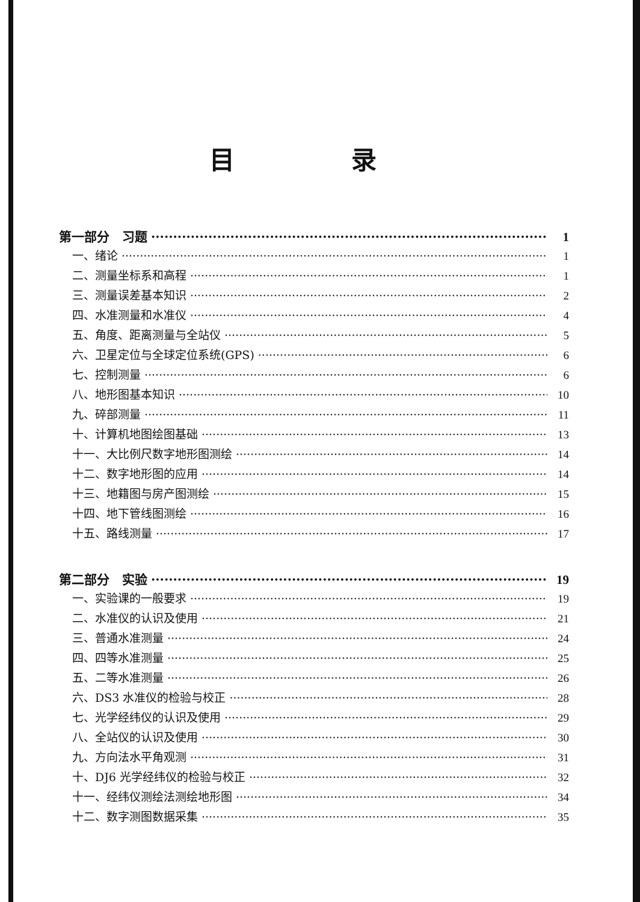目 录
第一部分　习题 1
一、绪论 1
二、测量坐标系和高程 1
三、测量误差基本知识 2
四、水准测量和水准仪 4
五、角度、距离测量与全站仪 5
六、卫星定位与全球定位系统(GPS) 6
七、控制测量 6
八、地形图基本知识 10
九、碎部测量 11
十、计算机地图绘图基础 13
十一、大比例尺数字地形图测绘 14
十二、数字地形图的应用 14
十三、地籍图与房产图测绘 15
十四、地下管线图测绘 16
十五、路线测量 17
第二部分　实验 19
一、实验课的一般要求 19
二、水准仪的认识及使用 21
三、普通水准测量 24
四、四等水准测量 25
五、二等水准测量 26
六、DS3 水准仪的检验与校正 28
七、光学经纬仪的认识及使用 29
八、全站仪的认识及使用 30
九、方向法水平角观测 31
十、DJ6 光学经纬仪的检验与校正 32
十一、经纬仪测绘法测绘地形图 34
十二、数字测图数据采集 35